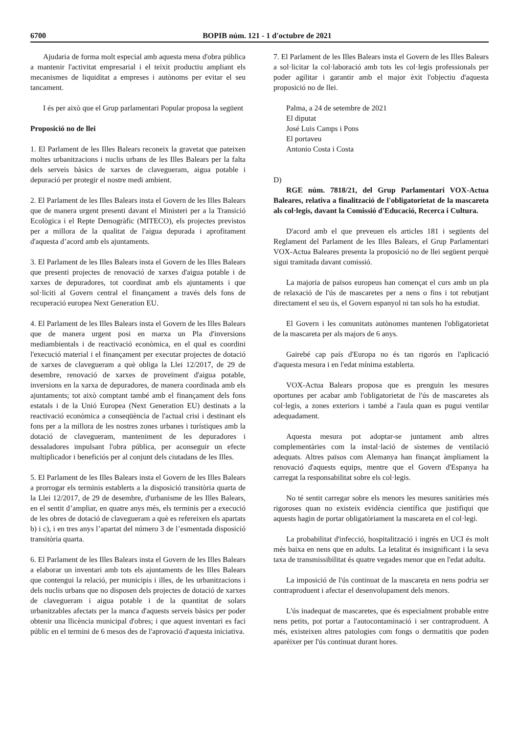6700 BOPIB núm. 121 - 1 d'octubre de 2021
Ajudaria de forma molt especial amb aquesta mena d'obra pública a mantenir l'activitat empresarial i el teixit productiu ampliant els mecanismes de liquiditat a empreses i autònoms per evitar el seu tancament.
I és per això que el Grup parlamentari Popular proposa la següent
Proposició no de llei
1. El Parlament de les Illes Balears reconeix la gravetat que pateixen moltes urbanitzacions i nuclis urbans de les Illes Balears per la falta dels serveis bàsics de xarxes de clavegueram, aigua potable i depuració per protegir el nostre medi ambient.
2. El Parlament de les Illes Balears insta el Govern de les Illes Balears que de manera urgent presenti davant el Ministeri per a la Transició Ecològica i el Repte Demogràfic (MITECO), els projectes previstos per a millora de la qualitat de l'aigua depurada i aprofitament d'aquesta d’acord amb els ajuntaments.
3. El Parlament de les Illes Balears insta el Govern de les Illes Balears que presenti projectes de renovació de xarxes d'aigua potable i de xarxes de depuradores, tot coordinat amb els ajuntaments i que sol·liciti al Govern central el finançament a través dels fons de recuperació europea Next Generation EU.
4. El Parlament de les Illes Balears insta el Govern de les Illes Balears que de manera urgent posi en marxa un Pla d'inversions mediambientals i de reactivació econòmica, en el qual es coordini l'execució material i el finançament per executar projectes de dotació de xarxes de clavegueram a què obliga la Llei 12/2017, de 29 de desembre, renovació de xarxes de proveïment d'aigua potable, inversions en la xarxa de depuradores, de manera coordinada amb els ajuntaments; tot això comptant també amb el finançament dels fons estatals i de la Unió Europea (Next Generation EU) destinats a la reactivació econòmica a conseqüència de l'actual crisi i destinant els fons per a la millora de les nostres zones urbanes i turístiques amb la dotació de clavegueram, manteniment de les depuradores i dessaladores impulsant l'obra pública, per aconseguir un efecte multiplicador i beneficiós per al conjunt dels ciutadans de les Illes.
5. El Parlament de les Illes Balears insta el Govern de les Illes Balears a prorrogar els terminis establerts a la disposició transitòria quarta de la Llei 12/2017, de 29 de desembre, d'urbanisme de les Illes Balears, en el sentit d’ampliar, en quatre anys més, els terminis per a execució de les obres de dotació de clavegueram a què es refereixen els apartats b) i c), i en tres anys l’apartat del número 3 de l’esmentada disposició transitòria quarta.
6. El Parlament de les Illes Balears insta el Govern de les Illes Balears a elaborar un inventari amb tots els ajuntaments de les Illes Balears que contengui la relació, per municipis i illes, de les urbanitzacions i dels nuclis urbans que no disposen dels projectes de dotació de xarxes de clavegueram i aigua potable i de la quantitat de solars urbanitzables afectats per la manca d'aquests serveis bàsics per poder obtenir una llicència municipal d'obres; i que aquest inventari es faci públic en el termini de 6 mesos des de l'aprovació d'aquesta iniciativa.
7. El Parlament de les Illes Balears insta el Govern de les Illes Balears a sol·licitar la col·laboració amb tots les col·legis professionals per poder agilitar i garantir amb el major èxit l'objectiu d'aquesta proposició no de llei.
Palma, a 24 de setembre de 2021
El diputat
José Luis Camps i Pons
El portaveu
Antonio Costa i Costa
D)
RGE núm. 7818/21, del Grup Parlamentari VOX-Actua Baleares, relativa a finalització de l'obligatorietat de la mascareta als col·legis, davant la Comissió d'Educació, Recerca i Cultura.
D'acord amb el que preveuen els articles 181 i següents del Reglament del Parlament de les Illes Balears, el Grup Parlamentari VOX-Actua Baleares presenta la proposició no de llei següent perquè sigui tramitada davant comissió.
La majoria de països europeus han començat el curs amb un pla de relaxació de l'ús de mascaretes per a nens o fins i tot rebutjant directament el seu ús, el Govern espanyol ni tan sols ho ha estudiat.
El Govern i les comunitats autònomes mantenen l'obligatorietat de la mascareta per als majors de 6 anys.
Gairebé cap país d'Europa no és tan rigorós en l'aplicació d'aquesta mesura i en l'edat mínima establerta.
VOX-Actua Balears proposa que es prenguin les mesures oportunes per acabar amb l'obligatorietat de l'ús de mascaretes als col·legis, a zones exteriors i també a l'aula quan es pugui ventilar adequadament.
Aquesta mesura pot adoptar-se juntament amb altres complementàries com la instal·lació de sistemes de ventilació adequats. Altres països com Alemanya han finançat àmpliament la renovació d'aquests equips, mentre que el Govern d'Espanya ha carregat la responsabilitat sobre els col·legis.
No té sentit carregar sobre els menors les mesures sanitàries més rigoroses quan no existeix evidència científica que justifiqui que aquests hagin de portar obligatòriament la mascareta en el col·legi.
La probabilitat d'infecció, hospitalització i ingrés en UCI és molt més baixa en nens que en adults. La letalitat és insignificant i la seva taxa de transmissibilitat és quatre vegades menor que en l'edat adulta.
La imposició de l'ús continuat de la mascareta en nens podria ser contraproduent i afectar el desenvolupament dels menors.
L'ús inadequat de mascaretes, que és especialment probable entre nens petits, pot portar a l'autocontaminació i ser contraproduent. A més, existeixen altres patologies com fongs o dermatitis que poden aparèixer per l'ús continuat durant hores.